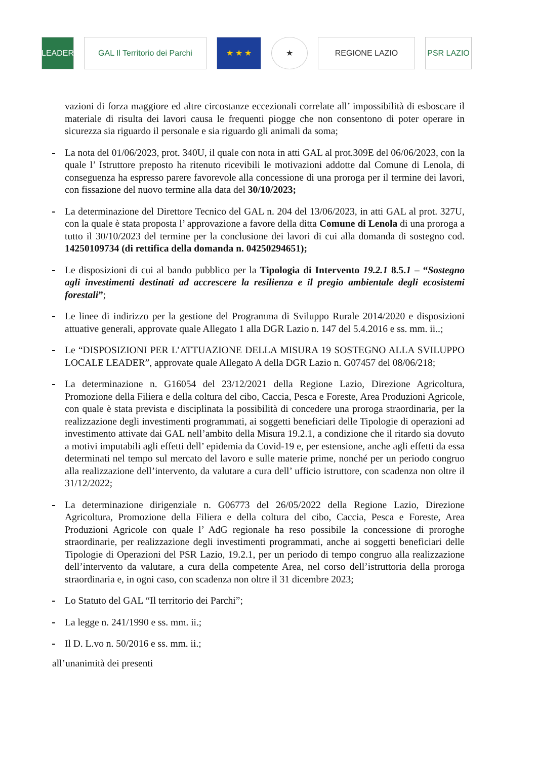LEADER
GAL Il Territorio dei Parchi
★ ★ ★ ★ REGIONE LAZIO PSR LAZIO
vazioni di forza maggiore ed altre circostanze eccezionali correlate all’ impossibilità di esboscare il materiale di risulta dei lavori causa le frequenti piogge che non consentono di poter operare in sicurezza sia riguardo il personale e sia riguardo gli animali da soma;
La nota del 01/06/2023, prot. 340U, il quale con nota in atti GAL al prot.309E del 06/06/2023, con la quale l’ Istruttore preposto ha ritenuto ricevibili le motivazioni addotte dal Comune di Lenola, di conseguenza ha espresso parere favorevole alla concessione di una proroga per il termine dei lavori, con fissazione del nuovo termine alla data del 30/10/2023;
La determinazione del Direttore Tecnico del GAL n. 204 del 13/06/2023, in atti GAL al prot. 327U, con la quale è stata proposta l’ approvazione a favore della ditta Comune di Lenola di una proroga a tutto il 30/10/2023 del termine per la conclusione dei lavori di cui alla domanda di sostegno cod. 14250109734 (di rettifica della domanda n. 04250294651);
Le disposizioni di cui al bando pubblico per la Tipologia di Intervento 19.2.1 8.5.1 – “Sostegno agli investimenti destinati ad accrescere la resilienza e il pregio ambientale degli ecosistemi forestali”;
Le linee di indirizzo per la gestione del Programma di Sviluppo Rurale 2014/2020 e disposizioni attuative generali, approvate quale Allegato 1 alla DGR Lazio n. 147 del 5.4.2016 e ss. mm. ii..;
Le “DISPOSIZIONI PER L’ATTUAZIONE DELLA MISURA 19 SOSTEGNO ALLA SVILUPPO LOCALE LEADER”, approvate quale Allegato A della DGR Lazio n. G07457 del 08/06/218;
La determinazione n. G16054 del 23/12/2021 della Regione Lazio, Direzione Agricoltura, Promozione della Filiera e della coltura del cibo, Caccia, Pesca e Foreste, Area Produzioni Agricole, con quale è stata prevista e disciplinata la possibilità di concedere una proroga straordinaria, per la realizzazione degli investimenti programmati, ai soggetti beneficiari delle Tipologie di operazioni ad investimento attivate dai GAL nell’ambito della Misura 19.2.1, a condizione che il ritardo sia dovuto a motivi imputabili agli effetti dell’ epidemia da Covid-19 e, per estensione, anche agli effetti da essa determinati nel tempo sul mercato del lavoro e sulle materie prime, nonché per un periodo congruo alla realizzazione dell’intervento, da valutare a cura dell’ ufficio istruttore, con scadenza non oltre il 31/12/2022;
La determinazione dirigenziale n. G06773 del 26/05/2022 della Regione Lazio, Direzione Agricoltura, Promozione della Filiera e della coltura del cibo, Caccia, Pesca e Foreste, Area Produzioni Agricole con quale l’ AdG regionale ha reso possibile la concessione di proroghe straordinarie, per realizzazione degli investimenti programmati, anche ai soggetti beneficiari delle Tipologie di Operazioni del PSR Lazio, 19.2.1, per un periodo di tempo congruo alla realizzazione dell’intervento da valutare, a cura della competente Area, nel corso dell’istruttoria della proroga straordinaria e, in ogni caso, con scadenza non oltre il 31 dicembre 2023;
Lo Statuto del GAL “Il territorio dei Parchi”;
La legge n. 241/1990 e ss. mm. ii.;
Il D. L.vo n. 50/2016 e ss. mm. ii.;
all’unanimità dei presenti